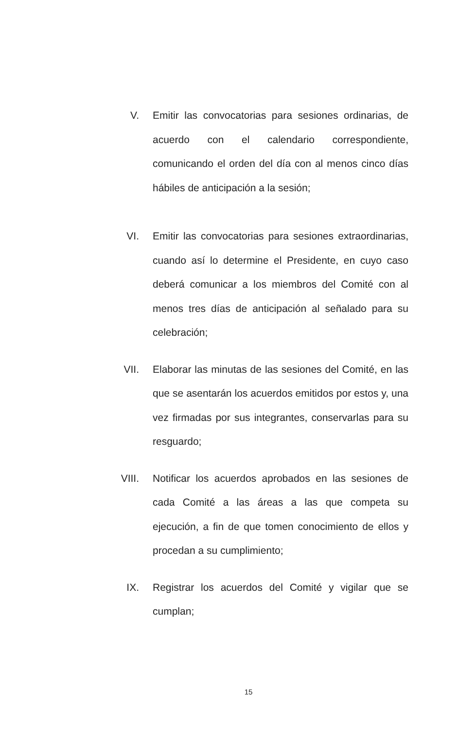V. Emitir las convocatorias para sesiones ordinarias, de acuerdo con el calendario correspondiente, comunicando el orden del día con al menos cinco días hábiles de anticipación a la sesión;
VI. Emitir las convocatorias para sesiones extraordinarias, cuando así lo determine el Presidente, en cuyo caso deberá comunicar a los miembros del Comité con al menos tres días de anticipación al señalado para su celebración;
VII.
Elaborar las minutas de las sesiones del Comité, en las que se asentarán los acuerdos emitidos por estos y, una vez firmadas por sus integrantes, conservarlas para su resguardo;
VIII.
Notificar los acuerdos aprobados en las sesiones de cada Comité a las áreas a las que competa su ejecución, a fin de que tomen conocimiento de ellos y procedan a su cumplimiento;
IX. Registrar los acuerdos del Comité y vigilar que se cumplan;
15